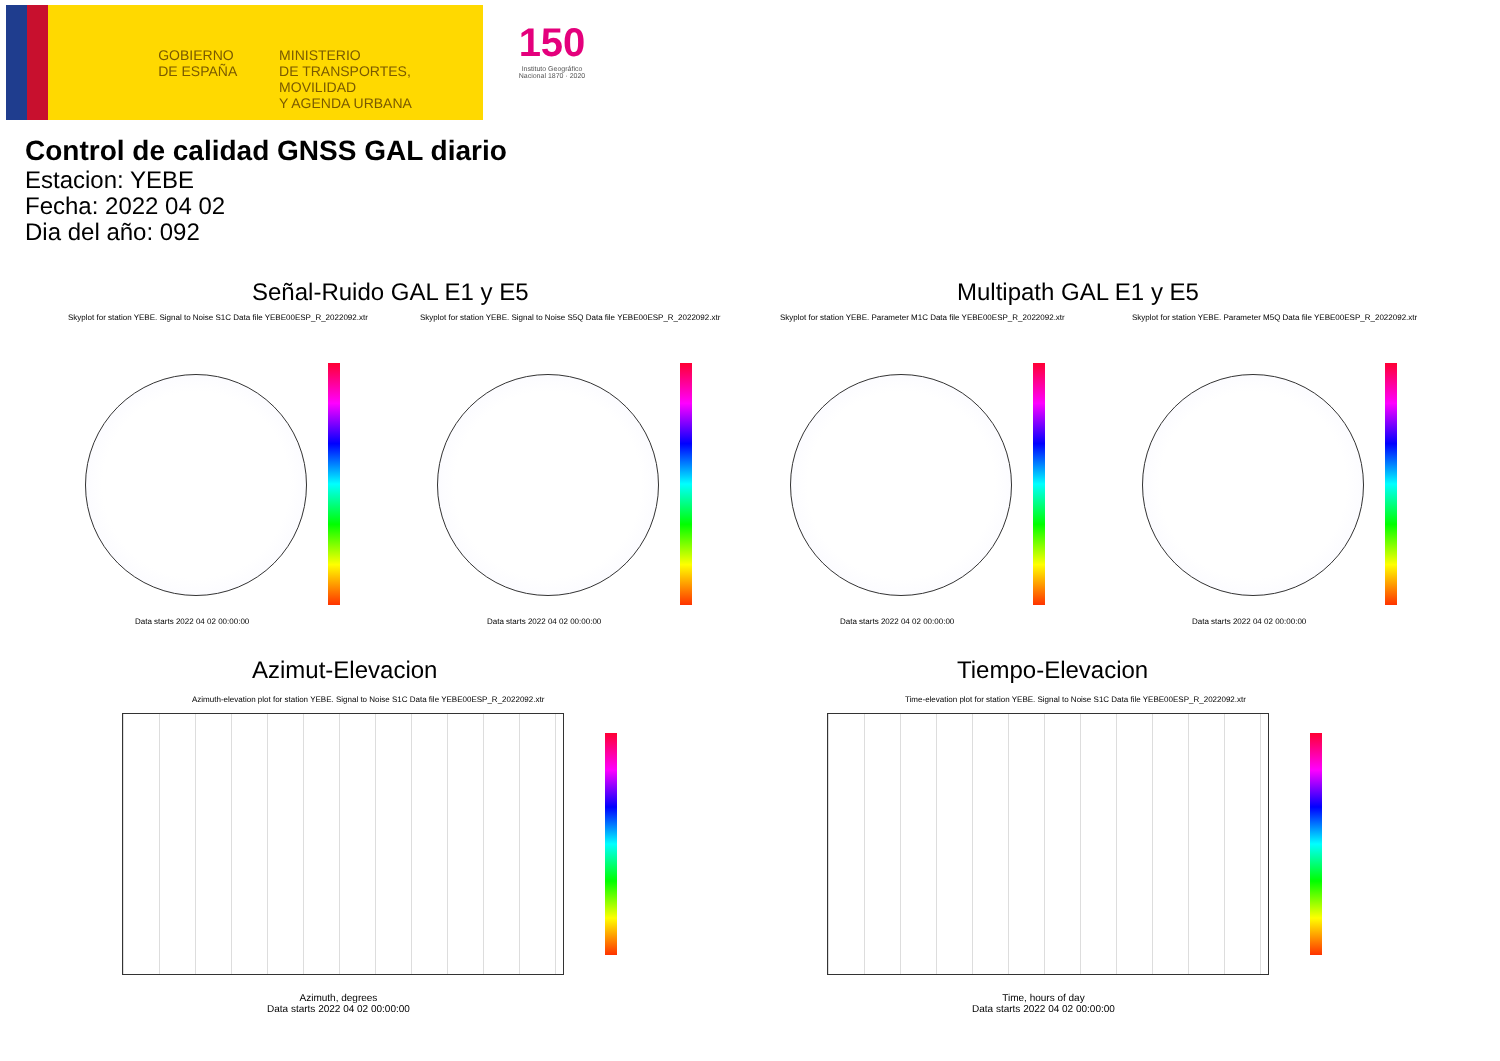GOBIERNO DE ESPAÑA
MINISTERIO
DE TRANSPORTES, MOVILIDAD
Y AGENDA URBANA
150
Instituto Geográfico Nacional 1870 · 2020
Control de calidad GNSS GAL diario
Estacion: YEBE
Fecha: 2022 04 02
Dia del año: 092
Señal-Ruido GAL E1 y E5 Multipath GAL E1 y E5
Skyplot for station YEBE. Signal to Noise S1C Data file YEBE00ESP_R_2022092.xtr
Skyplot for station YEBE. Signal to Noise S5Q Data file YEBE00ESP_R_2022092.xtr
Skyplot for station YEBE. Parameter M1C Data file YEBE00ESP_R_2022092.xtr
Skyplot for station YEBE. Parameter M5Q Data file YEBE00ESP_R_2022092.xtr
Data starts 2022 04 02 00:00:00
Data starts 2022 04 02 00:00:00
Data starts 2022 04 02 00:00:00
Data starts 2022 04 02 00:00:00
Azimut-Elevacion Tiempo-Elevacion
Azimuth-elevation plot for station YEBE. Signal to Noise S1C Data file YEBE00ESP_R_2022092.xtr
Time-elevation plot for station YEBE. Signal to Noise S1C Data file YEBE00ESP_R_2022092.xtr
Azimuth, degrees
Data starts 2022 04 02 00:00:00
Time, hours of day
Data starts 2022 04 02 00:00:00